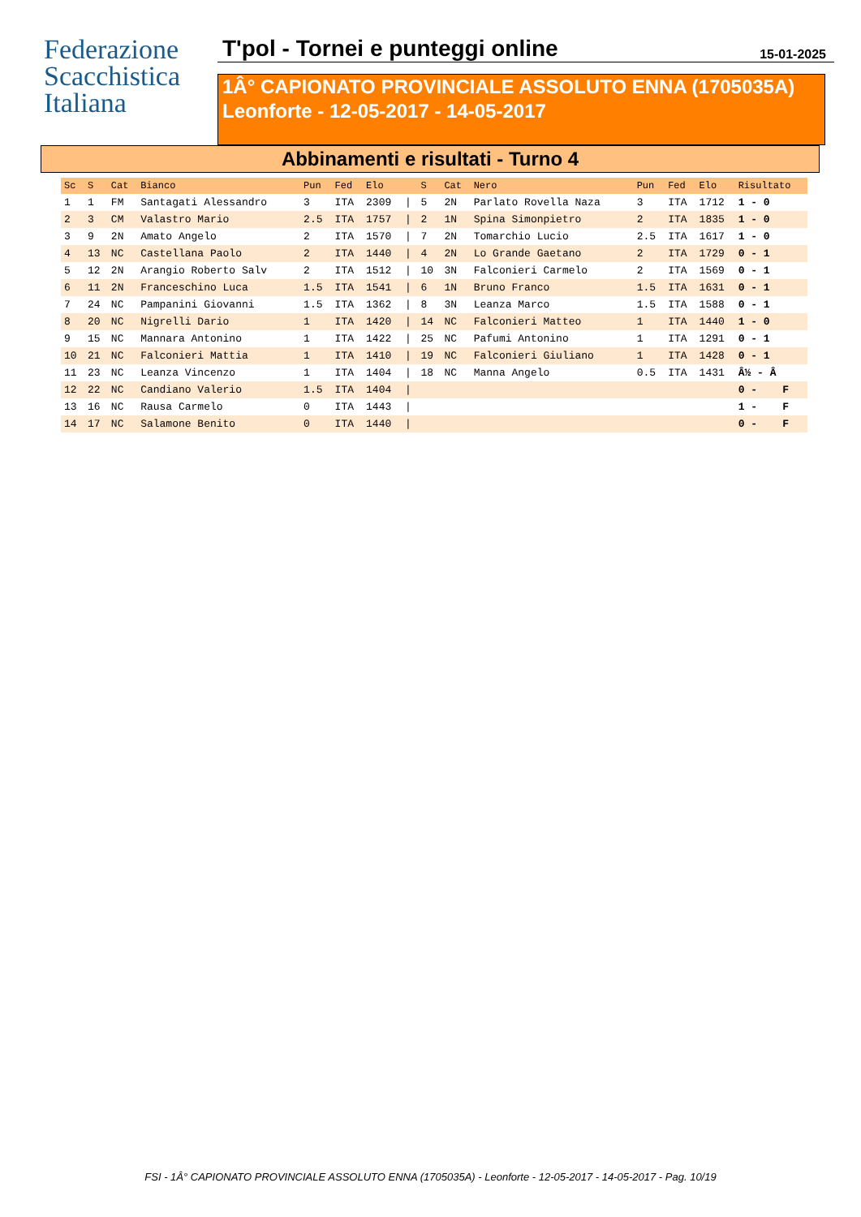Federazione
Scacchistica
Italiana
T'pol - Tornei e punteggi online 15-01-2025
1Â° CAPIONATO PROVINCIALE ASSOLUTO ENNA (1705035A)
Leonforte - 12-05-2017 - 14-05-2017
Abbinamenti e risultati - Turno 4
| Sc | S | Cat | Bianco | Pun | Fed | Elo | | S | Cat | Nero | Pun | Fed | Elo | Risultato |
| --- | --- | --- | --- | --- | --- | --- | --- | --- | --- | --- | --- | --- | --- | --- |
| 1 | 1 | FM | Santagati Alessandro | 3 | ITA | 2309 | / | 5 | 2N | Parlato Rovella Naza | 3 | ITA | 1712 | 1 - 0 |
| 2 | 3 | CM | Valastro Mario | 2.5 | ITA | 1757 | / | 2 | 1N | Spina Simonpietro | 2 | ITA | 1835 | 1 - 0 |
| 3 | 9 | 2N | Amato Angelo | 2 | ITA | 1570 | / | 7 | 2N | Tomarchio Lucio | 2.5 | ITA | 1617 | 1 - 0 |
| 4 | 13 | NC | Castellana Paolo | 2 | ITA | 1440 | / | 4 | 2N | Lo Grande Gaetano | 2 | ITA | 1729 | 0 - 1 |
| 5 | 12 | 2N | Arangio Roberto Salv | 2 | ITA | 1512 | / | 10 | 3N | Falconieri Carmelo | 2 | ITA | 1569 | 0 - 1 |
| 6 | 11 | 2N | Franceschino Luca | 1.5 | ITA | 1541 | / | 6 | 1N | Bruno Franco | 1.5 | ITA | 1631 | 0 - 1 |
| 7 | 24 | NC | Pampanini Giovanni | 1.5 | ITA | 1362 | / | 8 | 3N | Leanza Marco | 1.5 | ITA | 1588 | 0 - 1 |
| 8 | 20 | NC | Nigrelli Dario | 1 | ITA | 1420 | / | 14 | NC | Falconieri Matteo | 1 | ITA | 1440 | 1 - 0 |
| 9 | 15 | NC | Mannara Antonino | 1 | ITA | 1422 | / | 25 | NC | Pafumi Antonino | 1 | ITA | 1291 | 0 - 1 |
| 10 | 21 | NC | Falconieri Mattia | 1 | ITA | 1410 | / | 19 | NC | Falconieri Giuliano | 1 | ITA | 1428 | 0 - 1 |
| 11 | 23 | NC | Leanza Vincenzo | 1 | ITA | 1404 | / | 18 | NC | Manna Angelo | 0.5 | ITA | 1431 | Â½ - Â |
| 12 | 22 | NC | Candiano Valerio | 1.5 | ITA | 1404 | / | | | | | | | 0 - F |
| 13 | 16 | NC | Rausa Carmelo | 0 | ITA | 1443 | / | | | | | | | 1 - F |
| 14 | 17 | NC | Salamone Benito | 0 | ITA | 1440 | / | | | | | | | 0 - F |
FSI - 1Â° CAPIONATO PROVINCIALE ASSOLUTO ENNA (1705035A) - Leonforte - 12-05-2017 - 14-05-2017 - Pag. 10/19